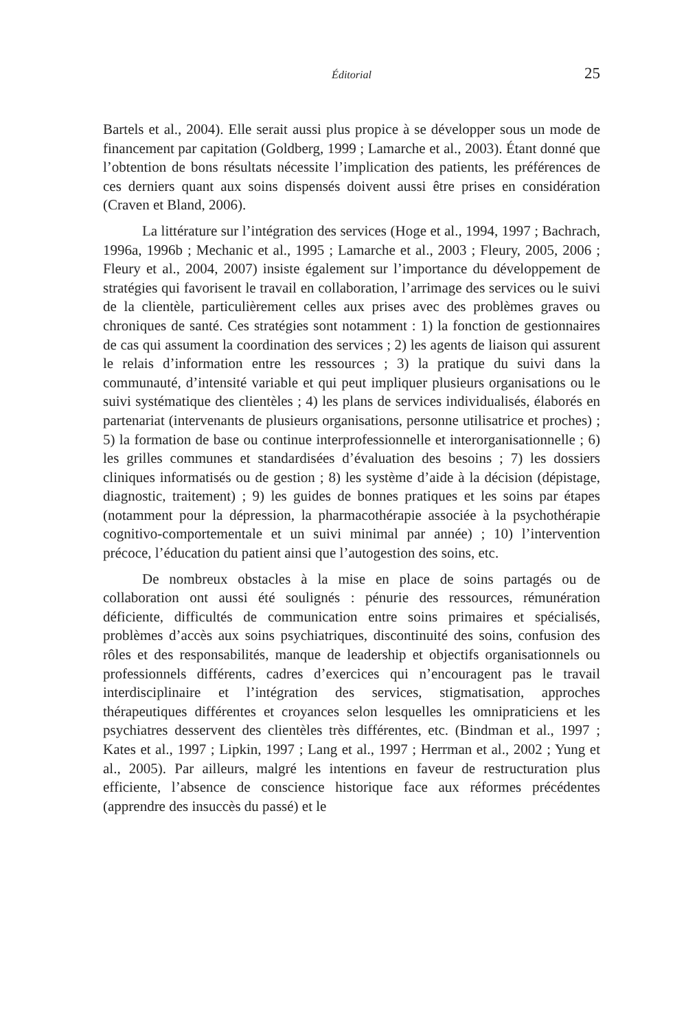Éditorial
25
Bartels et al., 2004). Elle serait aussi plus propice à se développer sous un mode de financement par capitation (Goldberg, 1999 ; Lamarche et al., 2003). Étant donné que l’obtention de bons résultats nécessite l’implication des patients, les préférences de ces derniers quant aux soins dispensés doivent aussi être prises en considération (Craven et Bland, 2006).
La littérature sur l’intégration des services (Hoge et al., 1994, 1997 ; Bachrach, 1996a, 1996b ; Mechanic et al., 1995 ; Lamarche et al., 2003 ; Fleury, 2005, 2006 ; Fleury et al., 2004, 2007) insiste également sur l’importance du développement de stratégies qui favorisent le travail en collaboration, l’arrimage des services ou le suivi de la clientèle, particulièrement celles aux prises avec des problèmes graves ou chroniques de santé. Ces stratégies sont notamment : 1) la fonction de gestionnaires de cas qui assument la coordination des services ; 2) les agents de liaison qui assurent le relais d’information entre les ressources ; 3) la pratique du suivi dans la communauté, d’intensité variable et qui peut impliquer plusieurs organisations ou le suivi systématique des clientèles ; 4) les plans de services individualisés, élaborés en partenariat (intervenants de plusieurs organisations, personne utilisatrice et proches) ; 5) la formation de base ou continue interprofessionnelle et interorganisationnelle ; 6) les grilles communes et standardisées d’évaluation des besoins ; 7) les dossiers cliniques informatisés ou de gestion ; 8) les système d’aide à la décision (dépistage, diagnostic, traitement) ; 9) les guides de bonnes pratiques et les soins par étapes (notamment pour la dépression, la pharmacothérapie associée à la psychothérapie cognitivo-comportementale et un suivi minimal par année) ; 10) l’intervention précoce, l’éducation du patient ainsi que l’autogestion des soins, etc.
De nombreux obstacles à la mise en place de soins partagés ou de collaboration ont aussi été soulignés : pénurie des ressources, rémunération déficiente, difficultés de communication entre soins primaires et spécialisés, problèmes d’accès aux soins psychiatriques, discontinuité des soins, confusion des rôles et des responsabilités, manque de leadership et objectifs organisationnels ou professionnels différents, cadres d’exercices qui n’encouragent pas le travail interdisciplinaire et l’intégration des services, stigmatisation, approches thérapeutiques différentes et croyances selon lesquelles les omnipraticiens et les psychiatres desservent des clientèles très différentes, etc. (Bindman et al., 1997 ; Kates et al., 1997 ; Lipkin, 1997 ; Lang et al., 1997 ; Herrman et al., 2002 ; Yung et al., 2005). Par ailleurs, malgré les intentions en faveur de restructuration plus efficiente, l’absence de conscience historique face aux réformes précédentes (apprendre des insuccès du passé) et le